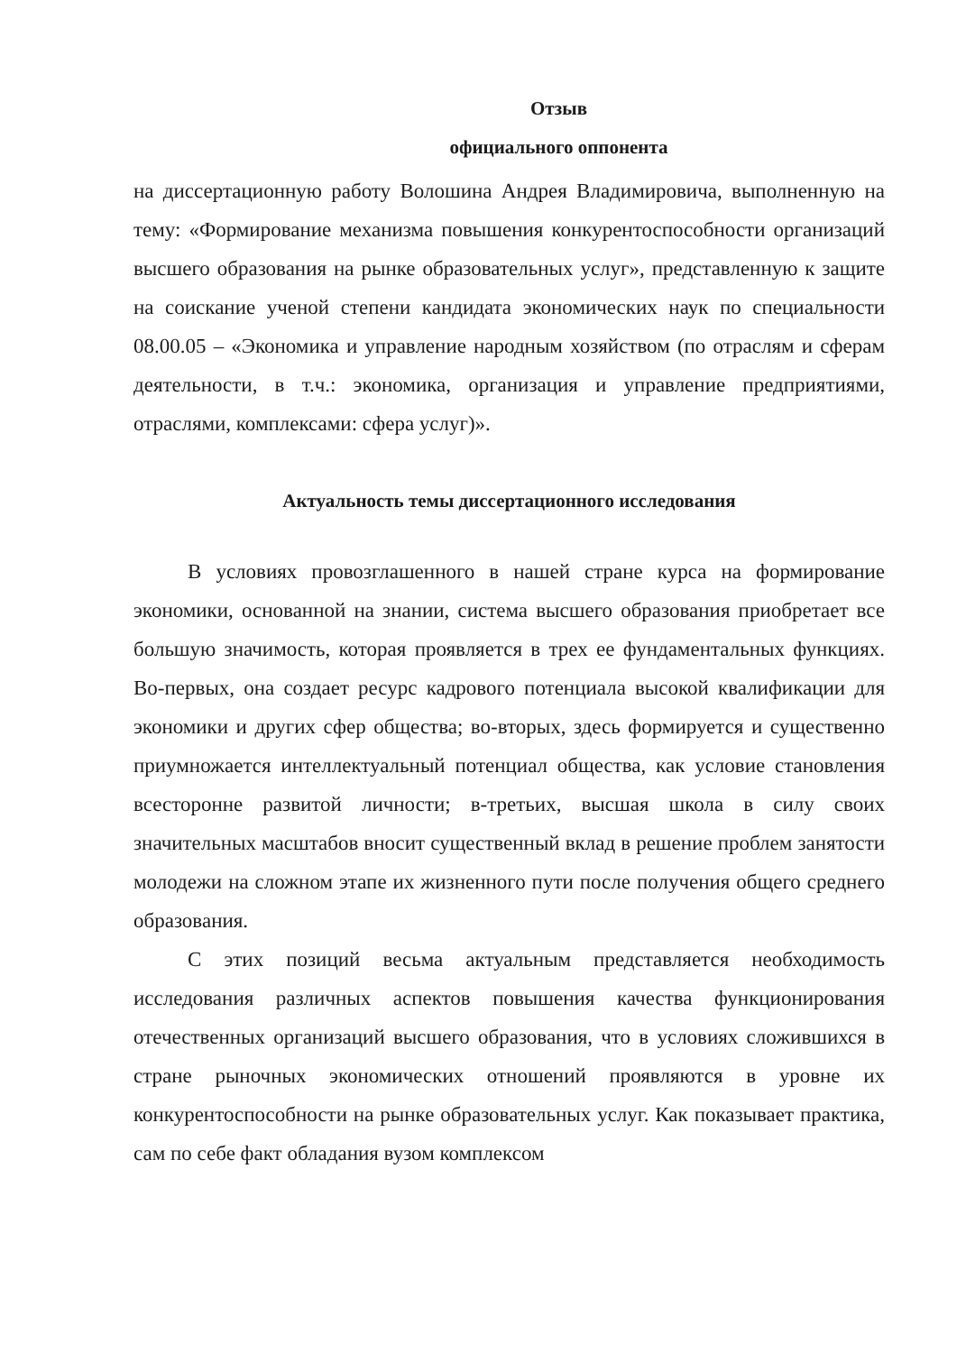Отзыв
официального оппонента
на диссертационную работу Волошина Андрея Владимировича, выполненную на тему: «Формирование механизма повышения конкурентоспособности организаций высшего образования на рынке образовательных услуг», представленную к защите на соискание ученой степени кандидата экономических наук по специальности 08.00.05 – «Экономика и управление народным хозяйством (по отраслям и сферам деятельности, в т.ч.: экономика, организация и управление предприятиями, отраслями, комплексами: сфера услуг)».
Актуальность темы диссертационного исследования
В условиях провозглашенного в нашей стране курса на формирование экономики, основанной на знании, система высшего образования приобретает все большую значимость, которая проявляется в трех ее фундаментальных функциях. Во-первых, она создает ресурс кадрового потенциала высокой квалификации для экономики и других сфер общества; во-вторых, здесь формируется и существенно приумножается интеллектуальный потенциал общества, как условие становления всесторонне развитой личности; в-третьих, высшая школа в силу своих значительных масштабов вносит существенный вклад в решение проблем занятости молодежи на сложном этапе их жизненного пути после получения общего среднего образования.
С этих позиций весьма актуальным представляется необходимость исследования различных аспектов повышения качества функционирования отечественных организаций высшего образования, что в условиях сложившихся в стране рыночных экономических отношений проявляются в уровне их конкурентоспособности на рынке образовательных услуг. Как показывает практика, сам по себе факт обладания вузом комплексом